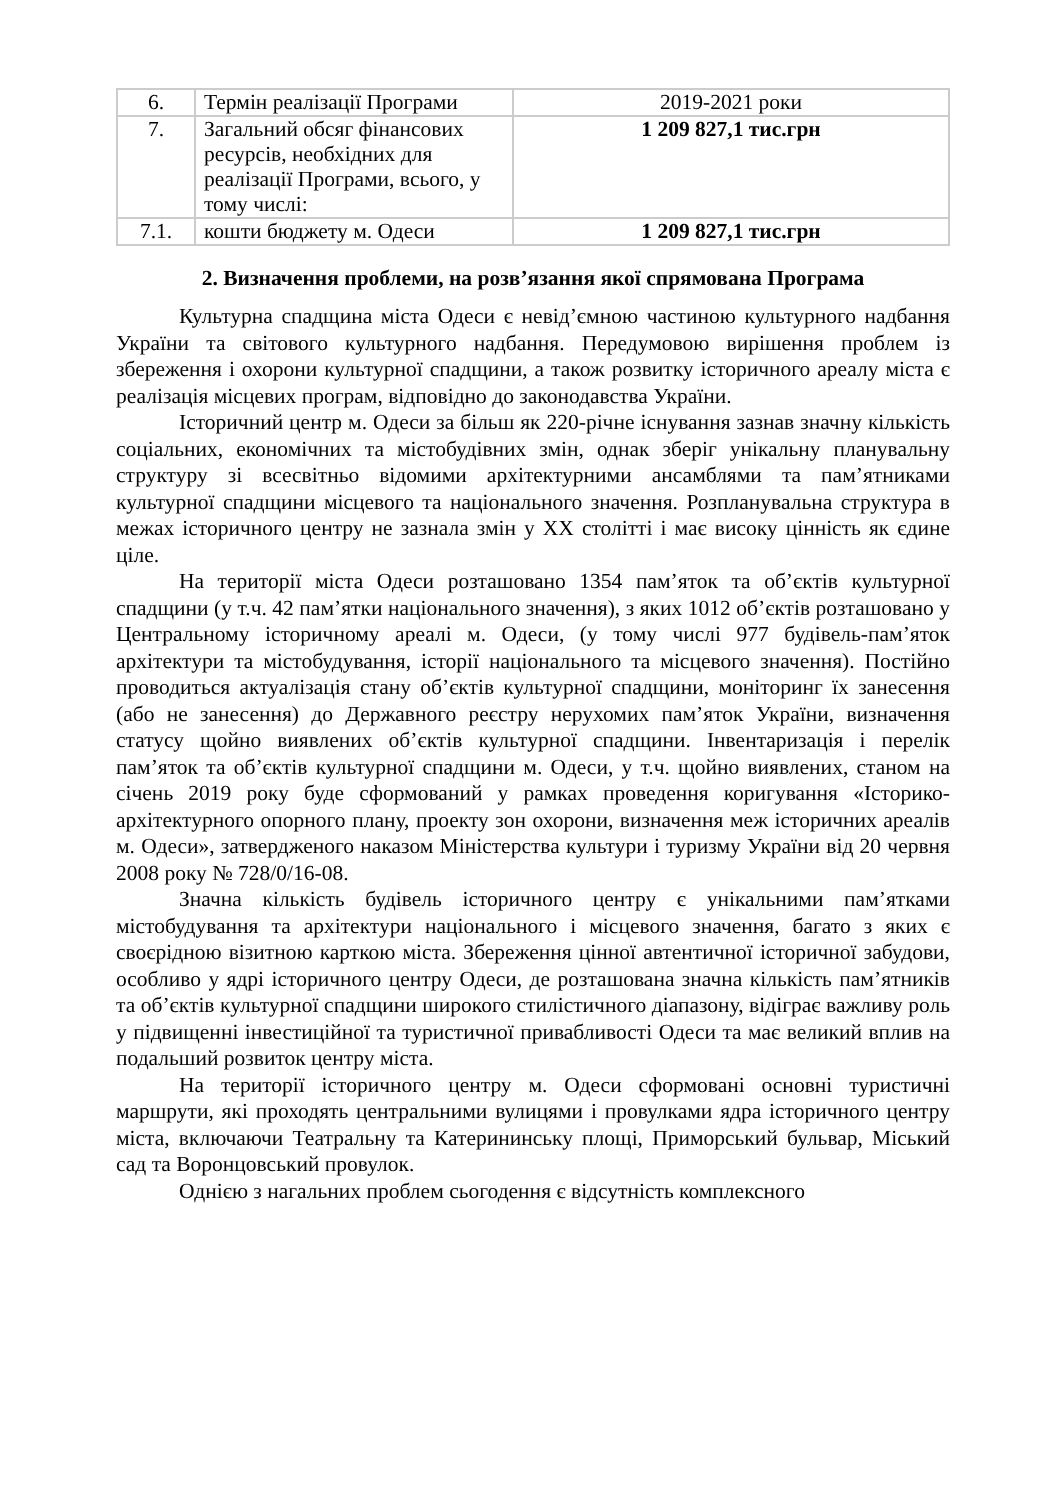| 6. | Термін реалізації Програми | 2019-2021 роки |
| 7. | Загальний обсяг фінансових ресурсів, необхідних для реалізації Програми, всього, у тому числі: | 1 209 827,1 тис.грн |
| 7.1. | кошти бюджету м. Одеси | 1 209 827,1 тис.грн |
2. Визначення проблеми, на розв’язання якої спрямована Програма
Культурна спадщина міста Одеси є невід’ємною частиною культурного надбання України та світового культурного надбання. Передумовою вирішення проблем із збереження і охорони культурної спадщини, а також розвитку історичного ареалу міста є реалізація місцевих програм, відповідно до законодавства України.
Історичний центр м. Одеси за більш як 220-річне існування зазнав значну кількість соціальних, економічних та містобудівних змін, однак зберіг унікальну планувальну структуру зі всесвітньо відомими архітектурними ансамблями та пам’ятниками культурної спадщини місцевого та національного значення. Розпланувальна структура в межах історичного центру не зазнала змін у ХХ столітті і має високу цінність як єдине ціле.
На території міста Одеси розташовано 1354 пам’яток та об’єктів культурної спадщини (у т.ч. 42 пам’ятки національного значення), з яких 1012 об’єктів розташовано у Центральному історичному ареалі м. Одеси, (у тому числі 977 будівель-пам’яток архітектури та містобудування, історії національного та місцевого значення). Постійно проводиться актуалізація стану об’єктів культурної спадщини, моніторинг їх занесення (або не занесення) до Державного реєстру нерухомих пам’яток України, визначення статусу щойно виявлених об’єктів культурної спадщини. Інвентаризація і перелік пам’яток та об’єктів культурної спадщини м. Одеси, у т.ч. щойно виявлених, станом на січень 2019 року буде сформований у рамках проведення коригування «Історико-архітектурного опорного плану, проекту зон охорони, визначення меж історичних ареалів м. Одеси», затвердженого наказом Міністерства культури і туризму України від 20 червня 2008 року № 728/0/16-08.
Значна кількість будівель історичного центру є унікальними пам’ятками містобудування та архітектури національного і місцевого значення, багато з яких є своєрідною візитною карткою міста. Збереження цінної автентичної історичної забудови, особливо у ядрі історичного центру Одеси, де розташована значна кількість пам’ятників та об’єктів культурної спадщини широкого стилістичного діапазону, відіграє важливу роль у підвищенні інвестиційної та туристичної привабливості Одеси та має великий вплив на подальший розвиток центру міста.
На території історичного центру м. Одеси сформовані основні туристичні маршрути, які проходять центральними вулицями і провулками ядра історичного центру міста, включаючи Театральну та Катерининську площі, Приморський бульвар, Міський сад та Воронцовський провулок.
Однією з нагальних проблем сьогодення є відсутність комплексного